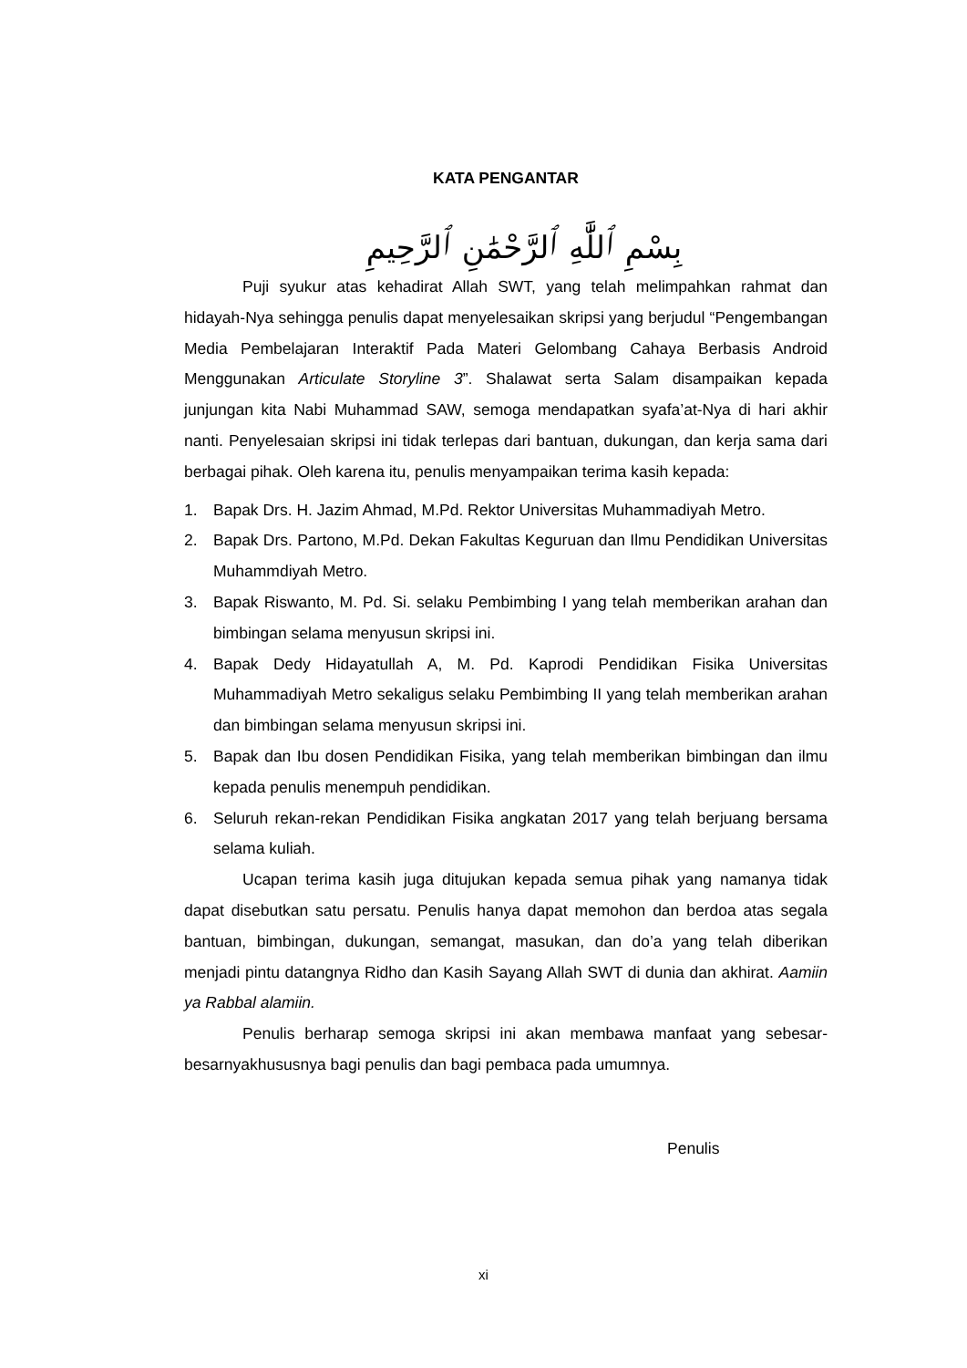KATA PENGANTAR
بِسْمِ ٱللَّٰهِ ٱلرَّحْمَٰنِ ٱلرَّحِيمِ
Puji syukur atas kehadirat Allah SWT, yang telah melimpahkan rahmat dan hidayah-Nya sehingga penulis dapat menyelesaikan skripsi yang berjudul “Pengembangan Media Pembelajaran Interaktif Pada Materi Gelombang Cahaya Berbasis Android Menggunakan Articulate Storyline 3”. Shalawat serta Salam disampaikan kepada junjungan kita Nabi Muhammad SAW, semoga mendapatkan syafa’at-Nya di hari akhir nanti. Penyelesaian skripsi ini tidak terlepas dari bantuan, dukungan, dan kerja sama dari berbagai pihak. Oleh karena itu, penulis menyampaikan terima kasih kepada:
1. Bapak Drs. H. Jazim Ahmad, M.Pd. Rektor Universitas Muhammadiyah Metro.
2. Bapak Drs. Partono, M.Pd. Dekan Fakultas Keguruan dan Ilmu Pendidikan Universitas Muhammdiyah Metro.
3. Bapak Riswanto, M. Pd. Si. selaku Pembimbing I yang telah memberikan arahan dan bimbingan selama menyusun skripsi ini.
4. Bapak Dedy Hidayatullah A, M. Pd. Kaprodi Pendidikan Fisika Universitas Muhammadiyah Metro sekaligus selaku Pembimbing II yang telah memberikan arahan dan bimbingan selama menyusun skripsi ini.
5. Bapak dan Ibu dosen Pendidikan Fisika, yang telah memberikan bimbingan dan ilmu kepada penulis menempuh pendidikan.
6. Seluruh rekan-rekan Pendidikan Fisika angkatan 2017 yang telah berjuang bersama selama kuliah.
Ucapan terima kasih juga ditujukan kepada semua pihak yang namanya tidak dapat disebutkan satu persatu. Penulis hanya dapat memohon dan berdoa atas segala bantuan, bimbingan, dukungan, semangat, masukan, dan do’a yang telah diberikan menjadi pintu datangnya Ridho dan Kasih Sayang Allah SWT di dunia dan akhirat. Aamiin ya Rabbal alamiin.
Penulis berharap semoga skripsi ini akan membawa manfaat yang sebesar-besarnyakhususnya bagi penulis dan bagi pembaca pada umumnya.
Penulis
xi